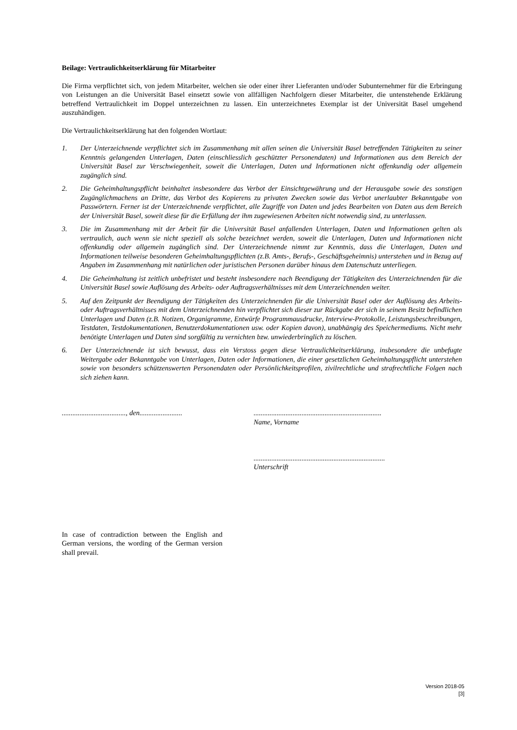Beilage: Vertraulichkeitserklärung für Mitarbeiter
Die Firma verpflichtet sich, von jedem Mitarbeiter, welchen sie oder einer ihrer Lieferanten und/oder Subunternehmer für die Erbringung von Leistungen an die Universität Basel einsetzt sowie von allfälligen Nachfolgern dieser Mitarbeiter, die untenstehende Erklärung betreffend Vertraulichkeit im Doppel unterzeichnen zu lassen. Ein unterzeichnetes Exemplar ist der Universität Basel umgehend auszuhändigen.
Die Vertraulichkeitserklärung hat den folgenden Wortlaut:
1. Der Unterzeichnende verpflichtet sich im Zusammenhang mit allen seinen die Universität Basel betreffenden Tätigkeiten zu seiner Kenntnis gelangenden Unterlagen, Daten (einschliesslich geschützter Personendaten) und Informationen aus dem Bereich der Universität Basel zur Verschwiegenheit, soweit die Unterlagen, Daten und Informationen nicht offenkundig oder allgemein zugänglich sind.
2. Die Geheimhaltungspflicht beinhaltet insbesondere das Verbot der Einsichtgewährung und der Herausgabe sowie des sonstigen Zugänglichmachens an Dritte, das Verbot des Kopierens zu privaten Zwecken sowie das Verbot unerlaubter Bekanntgabe von Passwörtern. Ferner ist der Unterzeichnende verpflichtet, alle Zugriffe von Daten und jedes Bearbeiten von Daten aus dem Bereich der Universität Basel, soweit diese für die Erfüllung der ihm zugewiesenen Arbeiten nicht notwendig sind, zu unterlassen.
3. Die im Zusammenhang mit der Arbeit für die Universität Basel anfallenden Unterlagen, Daten und Informationen gelten als vertraulich, auch wenn sie nicht speziell als solche bezeichnet werden, soweit die Unterlagen, Daten und Informationen nicht offenkundig oder allgemein zugänglich sind. Der Unterzeichnende nimmt zur Kenntnis, dass die Unterlagen, Daten und Informationen teilweise besonderen Geheimhaltungspflichten (z.B. Amts-, Berufs-, Geschäftsgeheimnis) unterstehen und in Bezug auf Angaben im Zusammenhang mit natürlichen oder juristischen Personen darüber hinaus dem Datenschutz unterliegen.
4. Die Geheimhaltung ist zeitlich unbefristet und besteht insbesondere nach Beendigung der Tätigkeiten des Unterzeichnenden für die Universität Basel sowie Auflösung des Arbeits- oder Auftragsverhältnisses mit dem Unterzeichnenden weiter.
5. Auf den Zeitpunkt der Beendigung der Tätigkeiten des Unterzeichnenden für die Universität Basel oder der Auflösung des Arbeits- oder Auftragsverhältnisses mit dem Unterzeichnenden hin verpflichtet sich dieser zur Rückgabe der sich in seinem Besitz befindlichen Unterlagen und Daten (z.B. Notizen, Organigramme, Entwürfe Programmausdrucke, Interview-Protokolle, Leistungsbeschreibungen, Testdaten, Testdokumentationen, Benutzerdokumentationen usw. oder Kopien davon), unabhängig des Speichermediums. Nicht mehr benötigte Unterlagen und Daten sind sorgfältig zu vernichten bzw. unwiederbringlich zu löschen.
6. Der Unterzeichnende ist sich bewusst, dass ein Verstoss gegen diese Vertraulichkeitserklärung, insbesondere die unbefugte Weitergabe oder Bekanntgabe von Unterlagen, Daten oder Informationen, die einer gesetzlichen Geheimhaltungspflicht unterstehen sowie von besonders schützenswerten Personendaten oder Persönlichkeitsprofilen, zivilrechtliche und strafrechtliche Folgen nach sich ziehen kann.
...................................., den........................
........................................................................
Name, Vorname
..........................................................................
Unterschrift
In case of contradiction between the English and German versions, the wording of the German version shall prevail.
Version 2018-05
[3]